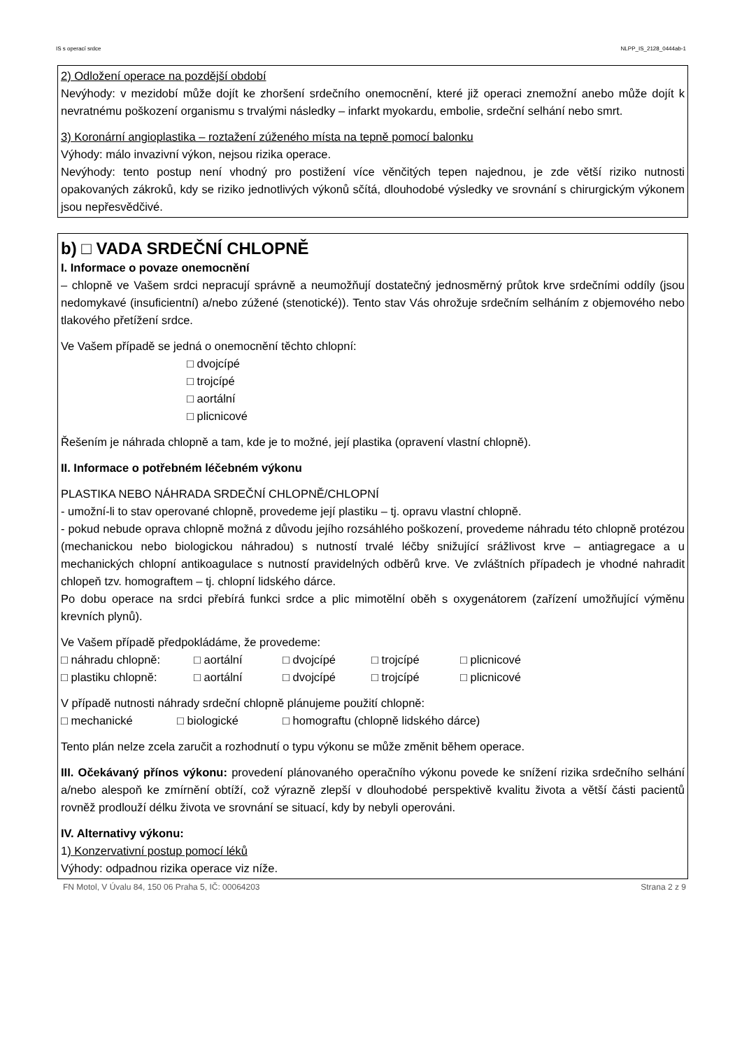IS s operací srdce NLPP_IS_2128_0444ab-1
2) Odložení operace na pozdější období
Nevýhody: v mezidobí může dojít ke zhoršení srdečního onemocnění, které již operaci znemožní anebo může dojít k nevratnému poškození organismu s trvalými následky – infarkt myokardu, embolie, srdeční selhání nebo smrt.
3) Koronární angioplastika – roztažení zúženého místa na tepně pomocí balonku
Výhody: málo invazivní výkon, nejsou rizika operace.
Nevýhody: tento postup není vhodný pro postižení více věnčitých tepen najednou, je zde větší riziko nutnosti opakovaných zákroků, kdy se riziko jednotlivých výkonů sčítá, dlouhodobé výsledky ve srovnání s chirurgickým výkonem jsou nepřesvědčivé.
b) □ VADA SRDEČNÍ CHLOPNĚ
I. Informace o povaze onemocnění
– chlopně ve Vašem srdci nepracují správně a neumožňují dostatečný jednosměrný průtok krve srdečními oddíly (jsou nedomykavé (insuficientní) a/nebo zúžené (stenotické)). Tento stav Vás ohrožuje srdečním selháním z objemového nebo tlakového přetížení srdce.
Ve Vašem případě se jedná o onemocnění těchto chlopní:
□ dvojcípé
□ trojcípé
□ aortální
□ plicnicové
Řešením je náhrada chlopně a tam, kde je to možné, její plastika (opravení vlastní chlopně).
II. Informace o potřebném léčebném výkonu
PLASTIKA NEBO NÁHRADA SRDEČNÍ CHLOPNĚ/CHLOPNÍ
- umožní-li to stav operované chlopně, provedeme její plastiku – tj. opravu vlastní chlopně.
- pokud nebude oprava chlopně možná z důvodu jejího rozsáhlého poškození, provedeme náhradu této chlopně protézou (mechanickou nebo biologickou náhradou) s nutností trvalé léčby snižující srážlivost krve – antiagregace a u mechanických chlopní antikoagulace s nutností pravidelných odběrů krve. Ve zvláštních případech je vhodné nahradit chlopeň tzv. homograftem – tj. chlopní lidského dárce.
Po dobu operace na srdci přebírá funkci srdce a plic mimotělní oběh s oxygenátorem (zařízení umožňující výměnu krevních plynů).
Ve Vašem případě předpokládáme, že provedeme:
□ náhradu chlopně: □ aortální □ dvojcípé □ trojcípé □ plicnicové
□ plastiku chlopně: □ aortální □ dvojcípé □ trojcípé □ plicnicové
V případě nutnosti náhrady srdeční chlopně plánujeme použití chlopně:
□ mechanické □ biologické □ homograftu (chlopně lidského dárce)
Tento plán nelze zcela zaručit a rozhodnutí o typu výkonu se může změnit během operace.
III. Očekávaný přínos výkonu: provedení plánovaného operačního výkonu povede ke snížení rizika srdečního selhání a/nebo alespoň ke zmírnění obtíží, což výrazně zlepší v dlouhodobé perspektivě kvalitu života a větší části pacientů rovněž prodlouží délku života ve srovnání se situací, kdy by nebyli operováni.
IV. Alternativy výkonu:
1) Konzervativní postup pomocí léků
Výhody: odpadnou rizika operace viz níže.
FN Motol, V Úvalu 84, 150 06 Praha 5, IČ: 00064203 Strana 2 z 9